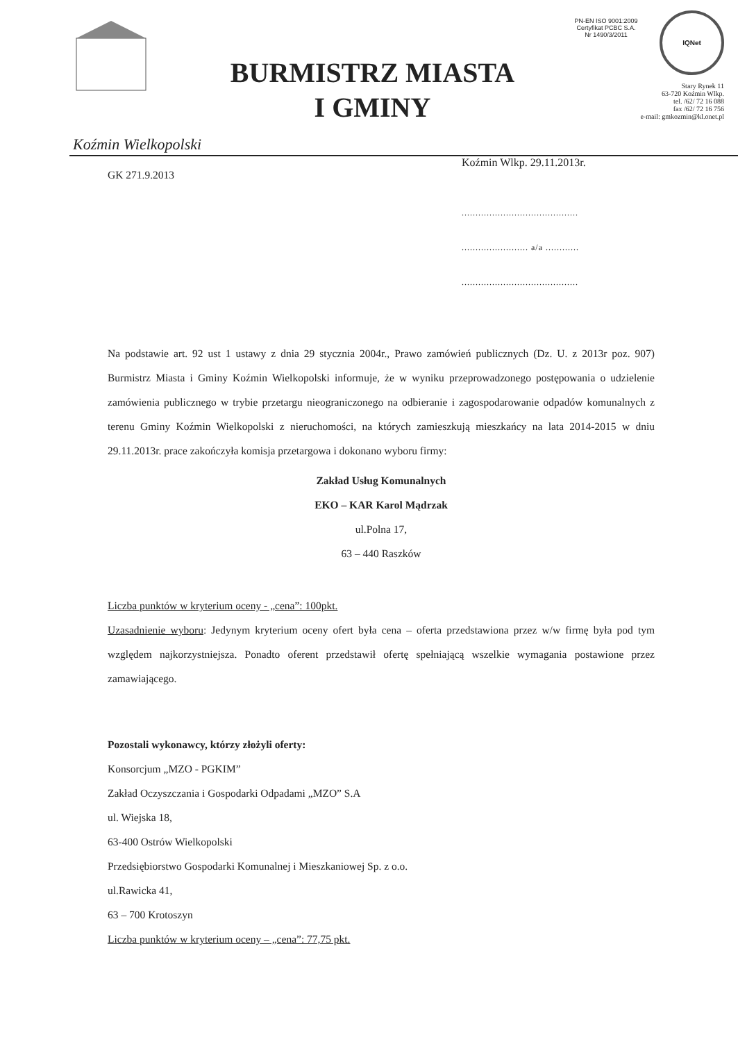BURMISTRZ MIASTA
I GMINY
PN-EN ISO 9001:2009
Certyfikat PCBC S.A.
Nr 1490/3/2011
IQNet
Stary Rynek 11
63-720 Koźmin Wlkp.
tel. /62/ 72 16 088
fax /62/ 72 16 756
e-mail: gmkozmin@kl.onet.pl
Koźmin Wielkopolski
Koźmin Wlkp. 29.11.2013r.
GK 271.9.2013
..........................................
........................ a/a ............
..........................................
Na podstawie art. 92 ust 1 ustawy z dnia 29 stycznia 2004r., Prawo zamówień publicznych (Dz. U. z 2013r poz. 907) Burmistrz Miasta i Gminy Koźmin Wielkopolski informuje, że w wyniku przeprowadzonego postępowania o udzielenie zamówienia publicznego w trybie przetargu nieograniczonego na odbieranie i zagospodarowanie odpadów komunalnych z terenu Gminy Koźmin Wielkopolski z nieruchomości, na których zamieszkują mieszkańcy na lata 2014-2015 w dniu 29.11.2013r. prace zakończyła komisja przetargowa i dokonano wyboru firmy:
Zakład Usług Komunalnych
EKO – KAR Karol Mądrzak
ul.Polna 17,
63 – 440 Raszków
Liczba punktów w kryterium oceny - „cena”: 100pkt.
Uzasadnienie wyboru: Jedynym kryterium oceny ofert była cena – oferta przedstawiona przez w/w firmę była pod tym względem najkorzystniejsza. Ponadto oferent przedstawił ofertę spełniającą wszelkie wymagania postawione przez zamawiającego.
Pozostali wykonawcy, którzy złożyli oferty:
Konsorcjum „MZO - PGKIM”
Zakład Oczyszczania i Gospodarki Odpadami „MZO” S.A
ul. Wiejska 18,
63-400 Ostrów Wielkopolski
Przedsiębiorstwo Gospodarki Komunalnej i Mieszkaniowej Sp. z o.o.
ul.Rawicka 41,
63 – 700 Krotoszyn
Liczba punktów w kryterium oceny – „cena”: 77,75 pkt.